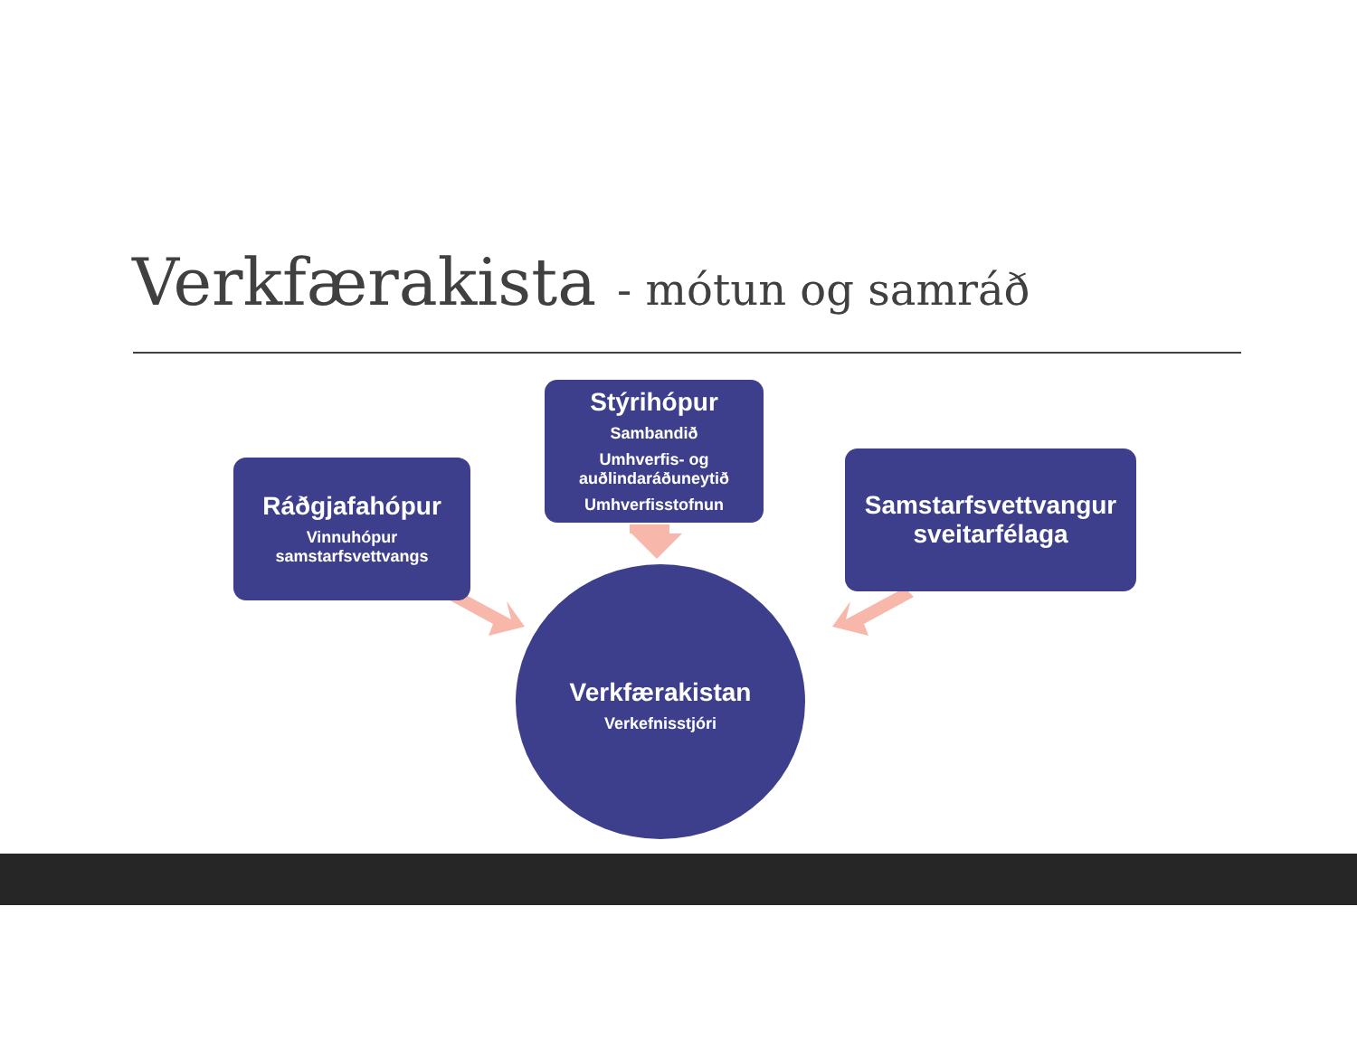Verkfærakista - mótun og samráð
Ráðgjafahópur
Vinnuhópur
samstarfsvettvangs
Stýrihópur
Sambandið
Umhverfis- og
auðlindaráðuneytið
Umhverfisstofnun
Samstarfsvettvangur
sveitarfélaga
Verkfærakistan
Verkefnisstjóri